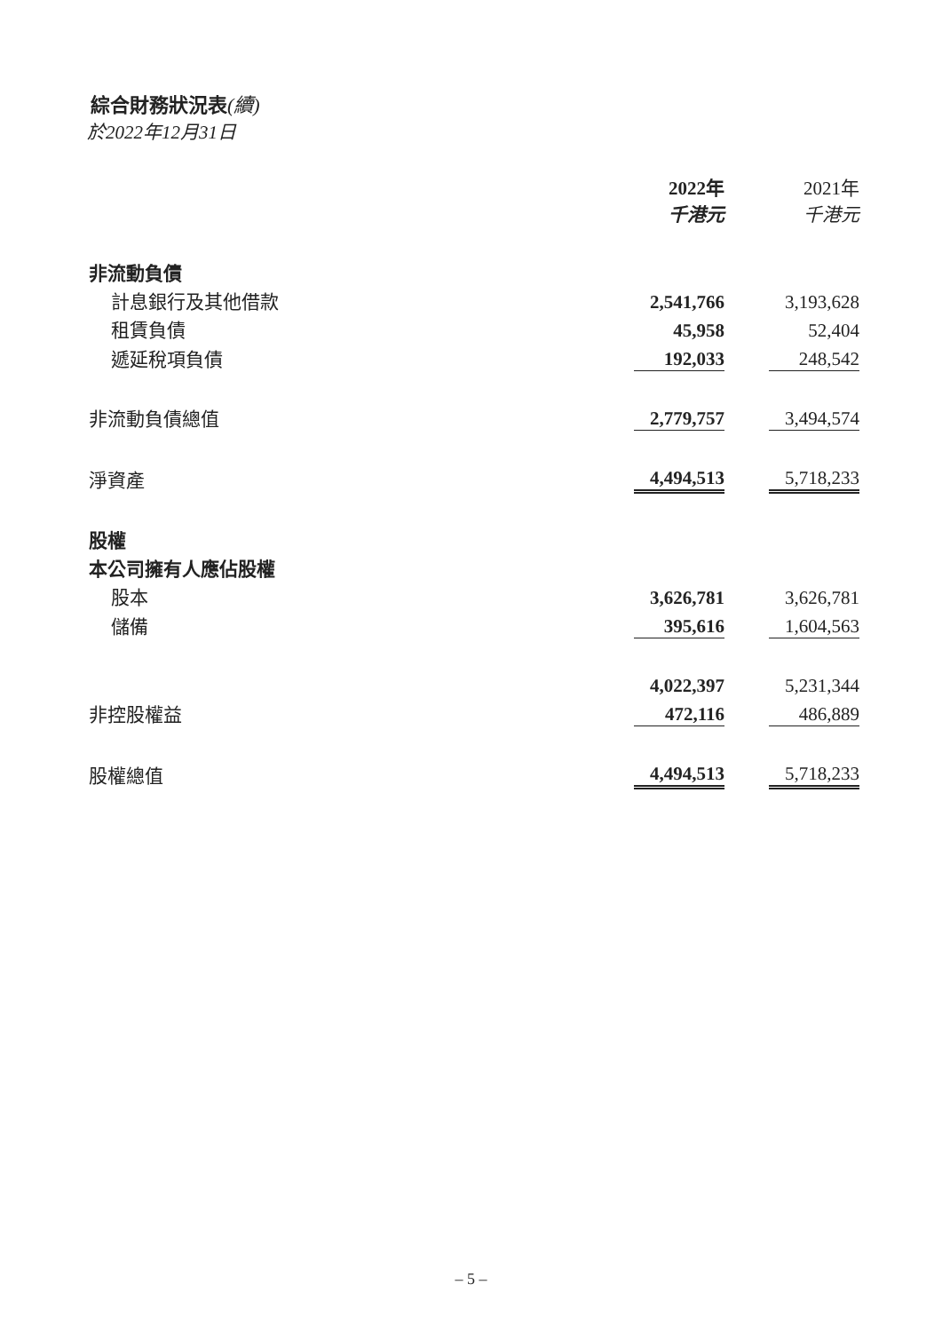綜合財務狀況表(續)
於2022年12月31日
| | 2022年 千港元 | | 2021年 千港元 |
| 非流動負債 | | | |
| 計息銀行及其他借款 | 2,541,766 | | 3,193,628 |
| 租賃負債 | 45,958 | | 52,404 |
| 遞延稅項負債 | 192,033 | | 248,542 |
| 非流動負債總值 | 2,779,757 | | 3,494,574 |
| 淨資產 | 4,494,513 | | 5,718,233 |
| 股權 | | | |
| 本公司擁有人應佔股權 | | | |
| 股本 | 3,626,781 | | 3,626,781 |
| 儲備 | 395,616 | | 1,604,563 |
| | 4,022,397 | | 5,231,344 |
| 非控股權益 | 472,116 | | 486,889 |
| 股權總值 | 4,494,513 | | 5,718,233 |
– 5 –